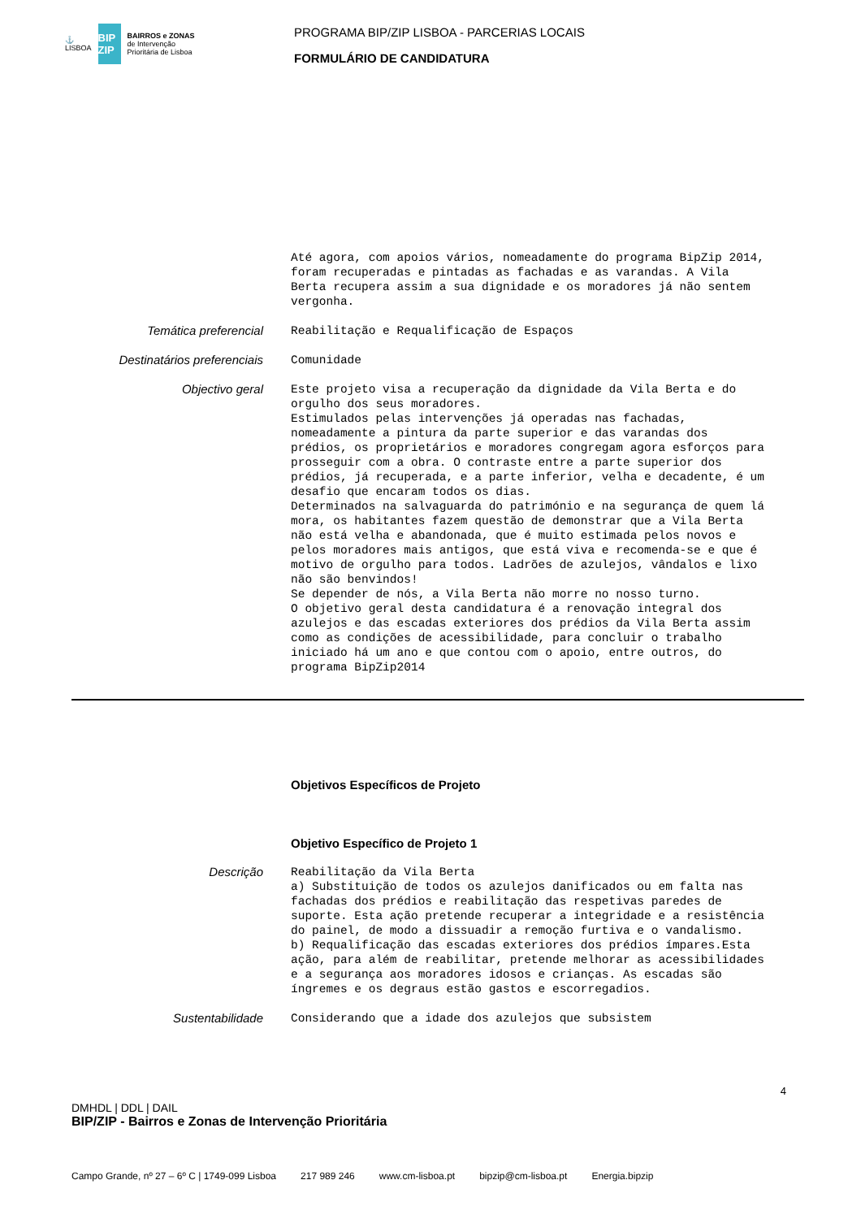⚓
LISBOA
BIP ZIP
BAIRROS e ZONAS
de Intervenção
Prioritária de Lisboa
PROGRAMA BIP/ZIP LISBOA - PARCERIAS LOCAIS
FORMULÁRIO DE CANDIDATURA
Até agora, com apoios vários, nomeadamente do programa BipZip 2014, foram recuperadas e pintadas as fachadas e as varandas. A Vila Berta recupera assim a sua dignidade e os moradores já não sentem vergonha.
Temática preferencial
Reabilitação e Requalificação de Espaços
Destinatários preferenciais
Comunidade
Objectivo geral
Este projeto visa a recuperação da dignidade da Vila Berta e do orgulho dos seus moradores. Estimulados pelas intervenções já operadas nas fachadas, nomeadamente a pintura da parte superior e das varandas dos prédios, os proprietários e moradores congregam agora esforços para prosseguir com a obra. O contraste entre a parte superior dos prédios, já recuperada, e a parte inferior, velha e decadente, é um desafio que encaram todos os dias. Determinados na salvaguarda do património e na segurança de quem lá mora, os habitantes fazem questão de demonstrar que a Vila Berta não está velha e abandonada, que é muito estimada pelos novos e pelos moradores mais antigos, que está viva e recomenda-se e que é motivo de orgulho para todos. Ladrões de azulejos, vândalos e lixo não são benvindos! Se depender de nós, a Vila Berta não morre no nosso turno. O objetivo geral desta candidatura é a renovação integral dos azulejos e das escadas exteriores dos prédios da Vila Berta assim como as condições de acessibilidade, para concluir o trabalho iniciado há um ano e que contou com o apoio, entre outros, do programa BipZip2014
Objetivos Específicos de Projeto
Objetivo Específico de Projeto 1
Descrição
Reabilitação da Vila Berta a) Substituição de todos os azulejos danificados ou em falta nas fachadas dos prédios e reabilitação das respetivas paredes de suporte. Esta ação pretende recuperar a integridade e a resistência do painel, de modo a dissuadir a remoção furtiva e o vandalismo. b) Requalificação das escadas exteriores dos prédios ímpares.Esta ação, para além de reabilitar, pretende melhorar as acessibilidades e a segurança aos moradores idosos e crianças. As escadas são íngremes e os degraus estão gastos e escorregadios.
Sustentabilidade
Considerando que a idade dos azulejos que subsistem
DMHDL | DDL | DAIL
BIP/ZIP - Bairros e Zonas de Intervenção Prioritária
4
Campo Grande, nº 27 – 6º C | 1749-099 Lisboa 217 989 246 www.cm-lisboa.pt bipzip@cm-lisboa.pt Energia.bipzip